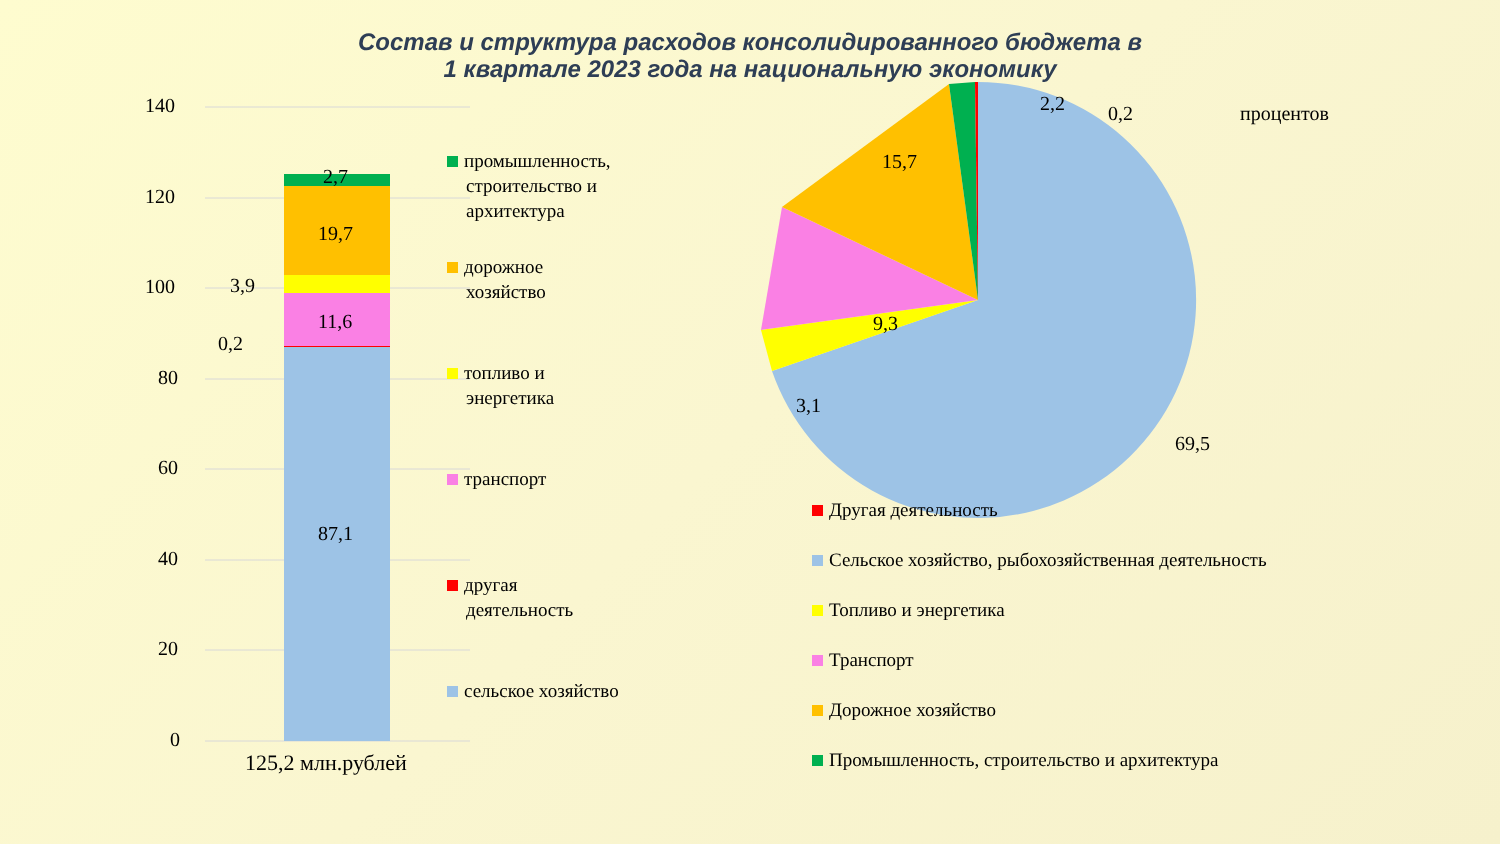Состав и структура расходов консолидированного бюджета в
1 квартале 2023 года на национальную экономику
140
120
100
80
60
40
20
0
2,7
19,7
3,9
11,6
0,2
87,1
125,2 млн.рублей
промышленность,
строительство и
архитектура
дорожное
хозяйство
топливо и
энергетика
транспорт
другая
деятельность
сельское хозяйство
2,2 0,2 процентов
15,7
9,3
3,1
69,5
Другая деятельность
Сельское хозяйство, рыбохозяйственная деятельность
Топливо и энергетика
Транспорт
Дорожное хозяйство
Промышленность, строительство и архитектура